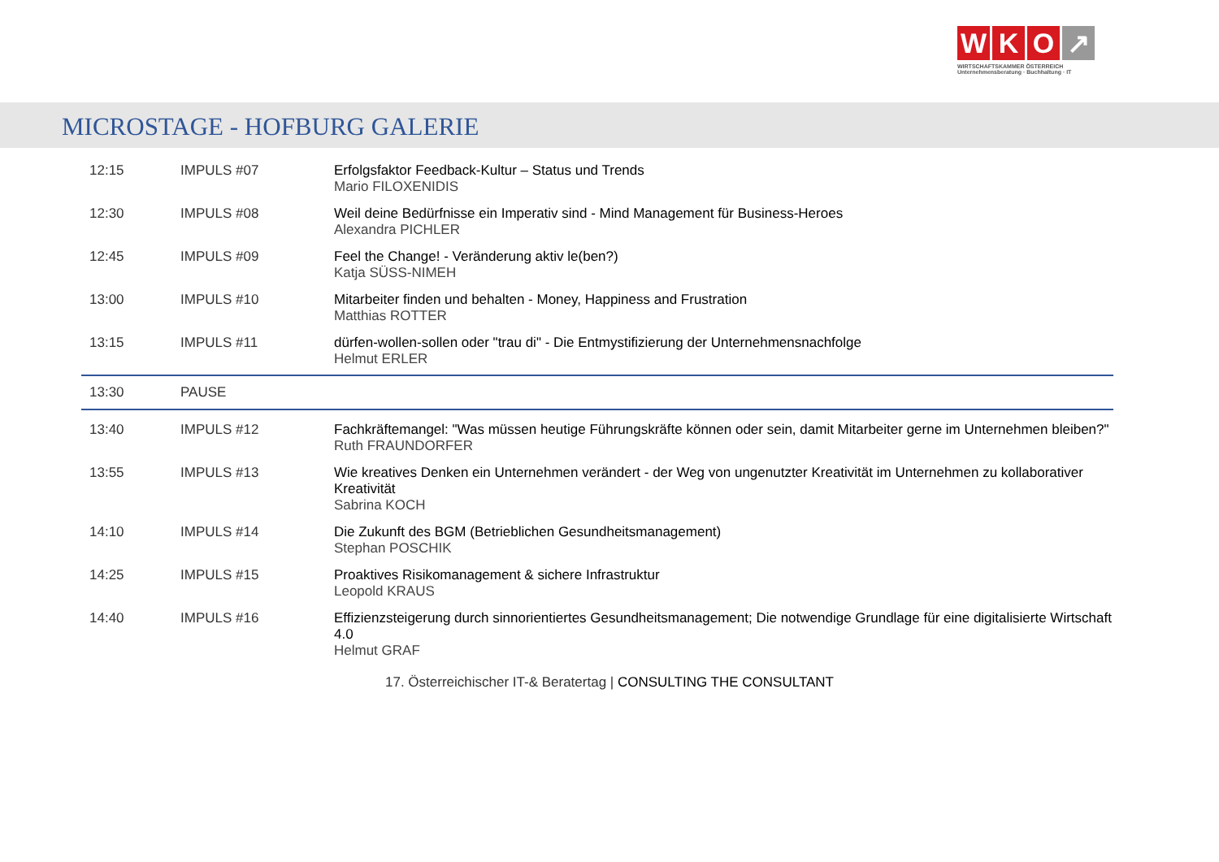W K O ↗
WIRTSCHAFTSKAMMER ÖSTERREICH
Unternehmensberatung · Buchhaltung · IT
MICROSTAGE - HOFBURG GALERIE
| 12:15 | IMPULS #07 | Erfolgsfaktor Feedback-Kultur – Status und Trends Mario FILOXENIDIS |
| 12:30 | IMPULS #08 | Weil deine Bedürfnisse ein Imperativ sind - Mind Management für Business-Heroes Alexandra PICHLER |
| 12:45 | IMPULS #09 | Feel the Change! - Veränderung aktiv le(ben?) Katja SÜSS-NIMEH |
| 13:00 | IMPULS #10 | Mitarbeiter finden und behalten - Money, Happiness and Frustration Matthias ROTTER |
| 13:15 | IMPULS #11 | dürfen-wollen-sollen oder "trau di" - Die Entmystifizierung der Unternehmensnachfolge Helmut ERLER |
| 13:30 | PAUSE | |
| 13:40 | IMPULS #12 | Fachkräftemangel: "Was müssen heutige Führungskräfte können oder sein, damit Mitarbeiter gerne im Unternehmen bleiben?" Ruth FRAUNDORFER |
| 13:55 | IMPULS #13 | Wie kreatives Denken ein Unternehmen verändert - der Weg von ungenutzter Kreativität im Unternehmen zu kollaborativer Kreativität Sabrina KOCH |
| 14:10 | IMPULS #14 | Die Zukunft des BGM (Betrieblichen Gesundheitsmanagement) Stephan POSCHIK |
| 14:25 | IMPULS #15 | Proaktives Risikomanagement & sichere Infrastruktur Leopold KRAUS |
| 14:40 | IMPULS #16 | Effizienzsteigerung durch sinnorientiertes Gesundheitsmanagement; Die notwendige Grundlage für eine digitalisierte Wirtschaft 4.0 Helmut GRAF |
17. Österreichischer IT-& Beratertag | CONSULTING THE CONSULTANT